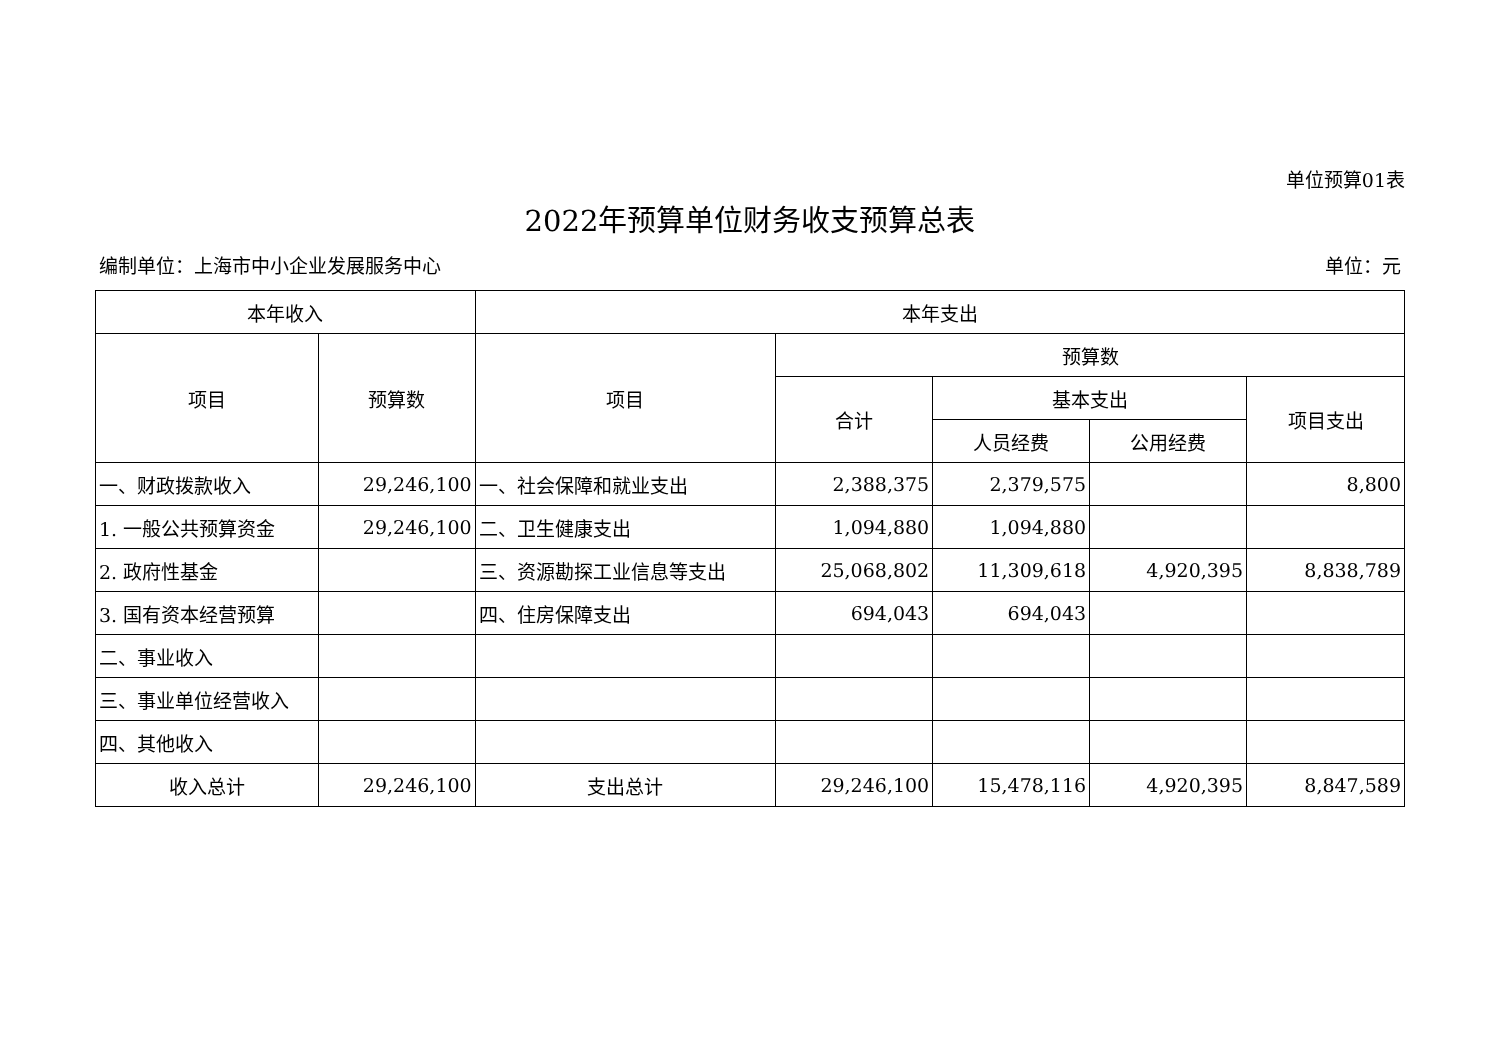单位预算01表
2022年预算单位财务收支预算总表
编制单位：上海市中小企业发展服务中心 单位：元
| 本年收入 | | 本年支出 | | | | |
| --- | --- | --- | --- | --- | --- | --- |
| 项目 | 预算数 | 项目 | 预算数 | | | |
| | | | 合计 | 基本支出 | | 项目支出 |
| | | | | 人员经费 | 公用经费 | |
| 一、财政拨款收入 | 29,246,100 | 一、社会保障和就业支出 | 2,388,375 | 2,379,575 | | 8,800 |
| 1. 一般公共预算资金 | 29,246,100 | 二、卫生健康支出 | 1,094,880 | 1,094,880 | | |
| 2. 政府性基金 | | 三、资源勘探工业信息等支出 | 25,068,802 | 11,309,618 | 4,920,395 | 8,838,789 |
| 3. 国有资本经营预算 | | 四、住房保障支出 | 694,043 | 694,043 | | |
| 二、事业收入 | | | | | | |
| 三、事业单位经营收入 | | | | | | |
| 四、其他收入 | | | | | | |
| 收入总计 | 29,246,100 | 支出总计 | 29,246,100 | 15,478,116 | 4,920,395 | 8,847,589 |